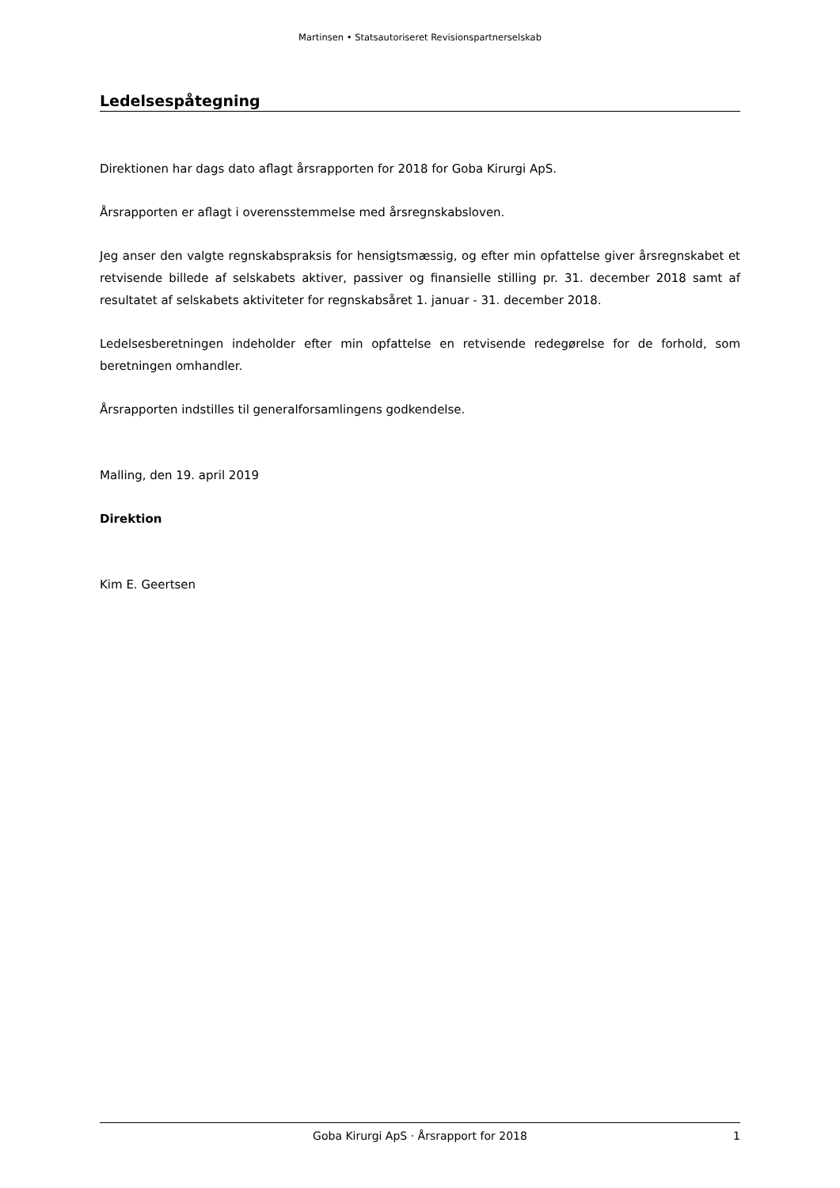Martinsen • Statsautoriseret Revisionspartnerselskab
Ledelsespåtegning
Direktionen har dags dato aflagt årsrapporten for 2018 for Goba Kirurgi ApS.
Årsrapporten er aflagt i overensstemmelse med årsregnskabsloven.
Jeg anser den valgte regnskabspraksis for hensigtsmæssig, og efter min opfattelse giver årsregnskabet et retvisende billede af selskabets aktiver, passiver og finansielle stilling pr. 31. december 2018 samt af resultatet af selskabets aktiviteter for regnskabsåret 1. januar - 31. december 2018.
Ledelsesberetningen indeholder efter min opfattelse en retvisende redegørelse for de forhold, som beretningen omhandler.
Årsrapporten indstilles til generalforsamlingens godkendelse.
Malling, den 19. april 2019
Direktion
Kim E. Geertsen
Goba Kirurgi ApS · Årsrapport for 2018 1